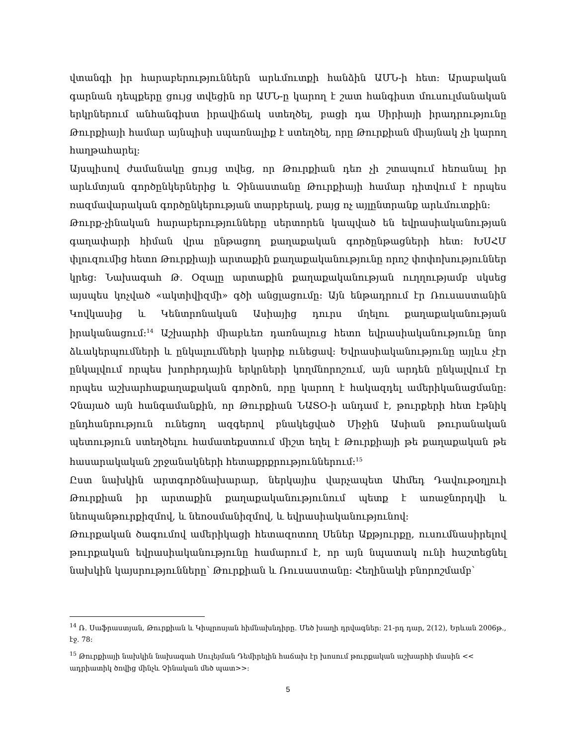վտանգի իր հարաբերություններն արևմուտքի հանձին ԱՄՆ-ի հետ: Արաբական գարնան դեպքերը ցույց տվեցին որ ԱՄՆ-ը կարող է շատ հանգիստ մուսուլմանական երկրներում անհանգիստ իրավիճակ ստեղծել, բացի դա Սիրիայի իրադրությունը Թուրքիայի համար այնպիսի սպառնալիք է ստեղծել, որը Թուրքիան միայնակ չի կարող հաղթահարել:
Այսպիսով ժամանակը ցույց տվեց, որ Թուրքիան դեռ չի շտապում հեռանալ իր արևմտյան գործընկերներից և Չինաստանը Թուրքիայի համար դիտվում է որպես ռազմավարական գործընկերության տարբերակ, բայց ոչ այլընտրանք արևմուտքին:
Թուրք-չինական հարաբերությունները սերտորեն կապված են եվրասիականության գաղափարի հիման վրա ընթացող քաղաքական գործընթացների հետ: ԽՍՀՄ փլուզումից հետո Թուրքիայի արտաքին քաղաքականությունը որոշ փոփոխություններ կրեց: Նախագահ Թ. Օզալը արտաքին քաղաքականության ուղղությամբ սկսեց այսպես կոչված «ակտիվիզմի» գծի անցլացումը: Այն ենթադրում էր Ռուսաստանին Կովկասից և Կենտրոնական Ասիայից դուրս մղելու քաղաքականության իրականացում:<sup>14</sup> Աշխարհի միաբևեռ դառնալուց հետո եվրասիականությունը նոր ձևակերպումների և ընկալումների կարիք ունեցավ: Եվրասիականությունը այլևս չէր ընկալվում որպես խորհրդային երկրների կողմնորոշում, այն արդեն ընկալվում էր որպես աշխարհաքաղաքական գործոն, որը կարող է հակազդել ամերիկանացմանը: Չնայած այն հանգամանքին, որ Թուրքիան ՆԱՏՕ-ի անդամ է, թուրքերի հետ էթնիկ ընդհանրություն ունեցող ազգերով բնակեցված Միջին Ասիան թուրանական պետություն ստեղծելու համատեքստում միշտ եղել է Թուրքիայի թե քաղաքական թե հասարակական շրջանակների հետաքրքրություններում:<sup>15</sup>
Ըստ նախկին արտգործնախարար, ներկայիս վարչապետ Ահմեդ Դավութօղլուի Թուրքիան իր արտաքին քաղաքականությունում պետք է առաջնորդվի և նեոպանթուրքիզմով, և նեոօսմանիզմով, և եվրասիականությունով:
Թուրքական ծագումով ամերիկացի հետազոտող Սեներ Աքթյուրքը, ուսումնասիրելով թուրքական եվրասիականությունը համարում է, որ այն նպատակ ունի հաշտեցնել նախկին կայսրությունները՝ Թուրքիան և Ռուսաստանը: Հեղինակի բնորոշմամբ՝
<sup>14</sup> Ռ. Սաֆրաստյան, Թուրքիան և Կիպրոսյան հիմնախնդիրը. Մեծ խաղի դրվագներ: 21-րդ դար, 2(12), Երևան 2006թ., էջ. 78:
<sup>15</sup> Թուրքիայի նախկին նախագահ Սուլեյման Դեմիրելին հաճախ էր խոսում թուրքական աշխարհի մասին << ադրիատիկ ծովից մինչև Չինական մեծ պատ>>:
5